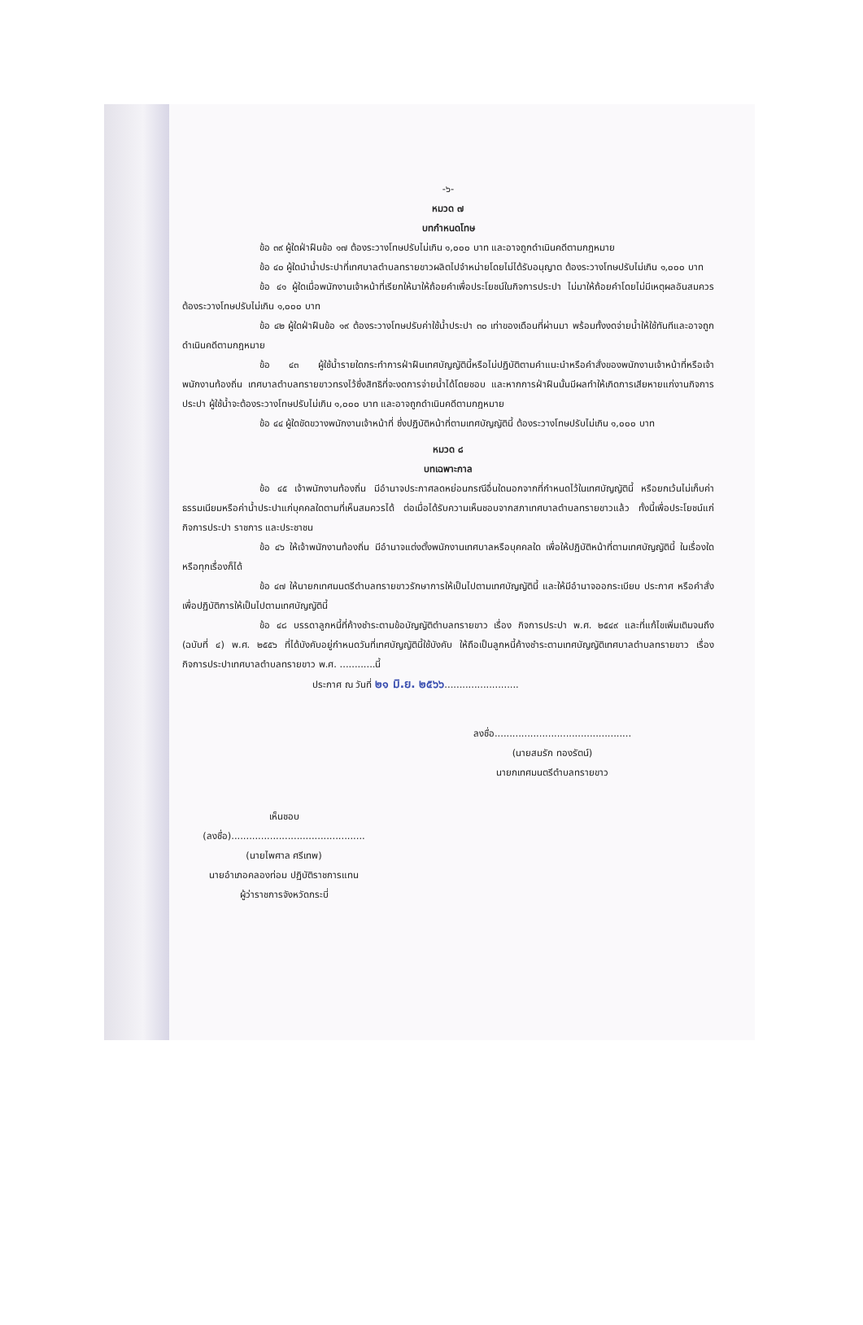-๖-
หมวด ๗
บทกำหนดโทษ
ข้อ ๓๙ ผู้ใดฝ่าฝืนข้อ ๑๗ ต้องระวางโทษปรับไม่เกิน ๑,๐๐๐ บาท และอาจถูกดำเนินคดีตามกฎหมาย
ข้อ ๔๐ ผู้ใดนำน้ำประปาที่เทศบาลตำบลทรายขาวผลิตไปจำหน่ายโดยไม่ได้รับอนุญาต ต้องระวางโทษปรับไม่เกิน ๑,๐๐๐ บาท
ข้อ ๔๑ ผู้ใดเมื่อพนักงานเจ้าหน้าที่เรียกให้มาให้ถ้อยคำเพื่อประโยชน์ในกิจการประปา ไม่มาให้ถ้อยคำโดยไม่มีเหตุผลอันสมควร ต้องระวางโทษปรับไม่เกิน ๑,๐๐๐ บาท
ข้อ ๔๒ ผู้ใดฝ่าฝืนข้อ ๑๙ ต้องระวางโทษปรับค่าใช้น้ำประปา ๓๐ เท่าของเดือนที่ผ่านมา พร้อมทั้งงดจ่ายน้ำให้ใช้ทันทีและอาจถูกดำเนินคดีตามกฎหมาย
ข้อ ๔๓ ผู้ใช้น้ำรายใดกระทำการฝ่าฝืนเทศบัญญัตินี้หรือไม่ปฏิบัติตามคำแนะนำหรือคำสั่งของพนักงานเจ้าหน้าที่หรือเจ้าพนักงานท้องถิ่น เทศบาลตำบลทรายขาวทรงไว้ซึ่งสิทธิที่จะงดการจ่ายน้ำได้โดยชอบ และหากการฝ่าฝืนนั้นมีผลทำให้เกิดการเสียหายแก่งานกิจการประปา ผู้ใช้น้ำจะต้องระวางโทษปรับไม่เกิน ๑,๐๐๐ บาท และอาจถูกดำเนินคดีตามกฎหมาย
ข้อ ๔๔ ผู้ใดขัดขวางพนักงานเจ้าหน้าที่ ซึ่งปฏิบัติหน้าที่ตามเทศบัญญัตินี้ ต้องระวางโทษปรับไม่เกิน ๑,๐๐๐ บาท
หมวด ๘
บทเฉพาะกาล
ข้อ ๔๕ เจ้าพนักงานท้องถิ่น มีอำนาจประกาศลดหย่อนกรณีอื่นใดนอกจากที่กำหนดไว้ในเทศบัญญัตินี้ หรือยกเว้นไม่เก็บค่าธรรมเนียมหรือค่าน้ำประปาแก่บุคคลใดตามที่เห็นสมควรได้ ต่อเมื่อได้รับความเห็นชอบจากสภาเทศบาลตำบลทรายขาวแล้ว ทั้งนี้เพื่อประโยชน์แก่กิจการประปา ราชการ และประชาชน
ข้อ ๔๖ ให้เจ้าพนักงานท้องถิ่น มีอำนาจแต่งตั้งพนักงานเทศบาลหรือบุคคลใด เพื่อให้ปฏิบัติหน้าที่ตามเทศบัญญัตินี้ ในเรื่องใดหรือทุกเรื่องก็ได้
ข้อ ๔๗ ให้นายกเทศมนตรีตำบลทรายขาวรักษาการให้เป็นไปตามเทศบัญญัตินี้ และให้มีอำนาจออกระเบียบ ประกาศ หรือคำสั่งเพื่อปฏิบัติการให้เป็นไปตามเทศบัญญัตินี้
ข้อ ๔๘ บรรดาลูกหนี้ที่ค้างชำระตามข้อบัญญัติตำบลทรายขาว เรื่อง กิจการประปา พ.ศ. ๒๕๔๙ และที่แก้ไขเพิ่มเติมจนถึง (ฉบับที่ ๔) พ.ศ. ๒๕๕๖ ที่ได้บังคับอยู่กำหนดวันที่เทศบัญญัตินี้ใช้บังคับ ให้ถือเป็นลูกหนี้ค้างชำระตามเทศบัญญัติเทศบาลตำบลทรายขาว เรื่อง กิจการประปาเทศบาลตำบลทรายขาว พ.ศ. ............นี้
ประกาศ ณ วันที่ ๒๑ มิ.ย. ๒๕๖๖.........................
ลงชื่อ..............................................
(นายสมรัก ทองรัตน์)
นายกเทศมนตรีตำบลทรายขาว
เห็นชอบ
(ลงชื่อ).............................................
(นายไพศาล ศรีเทพ)
นายอำเภอคลองท่อม ปฏิบัติราชการแทน
ผู้ว่าราชการจังหวัดกระบี่